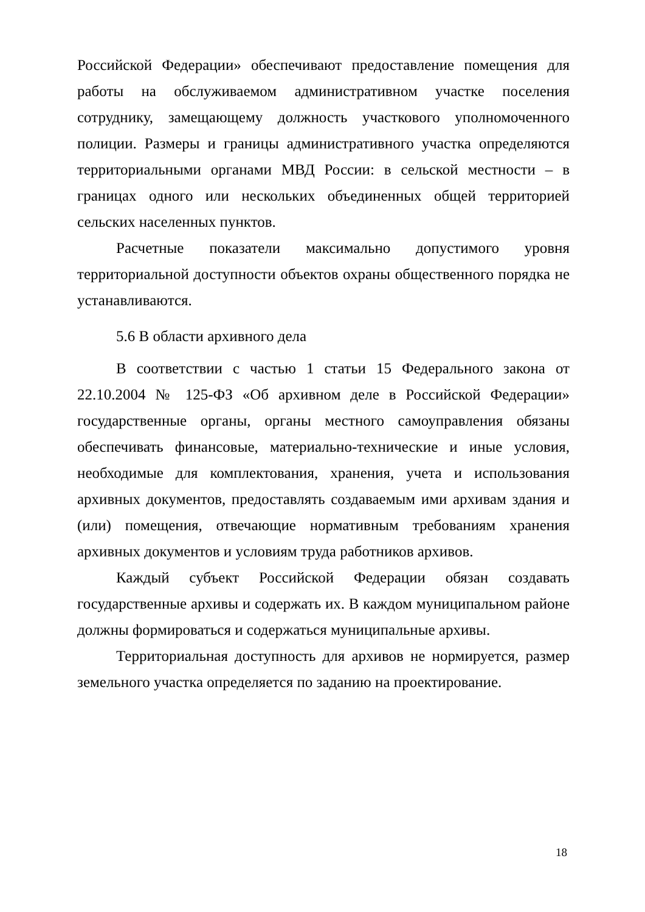Российской Федерации» обеспечивают предоставление помещения для работы на обслуживаемом административном участке поселения сотруднику, замещающему должность участкового уполномоченного полиции. Размеры и границы административного участка определяются территориальными органами МВД России: в сельской местности – в границах одного или нескольких объединенных общей территорией сельских населенных пунктов.
Расчетные показатели максимально допустимого уровня территориальной доступности объектов охраны общественного порядка не устанавливаются.
5.6 В области архивного дела
В соответствии с частью 1 статьи 15 Федерального закона от 22.10.2004 № 125-ФЗ «Об архивном деле в Российской Федерации» государственные органы, органы местного самоуправления обязаны обеспечивать финансовые, материально-технические и иные условия, необходимые для комплектования, хранения, учета и использования архивных документов, предоставлять создаваемым ими архивам здания и (или) помещения, отвечающие нормативным требованиям хранения архивных документов и условиям труда работников архивов.
Каждый субъект Российской Федерации обязан создавать государственные архивы и содержать их. В каждом муниципальном районе должны формироваться и содержаться муниципальные архивы.
Территориальная доступность для архивов не нормируется, размер земельного участка определяется по заданию на проектирование.
18